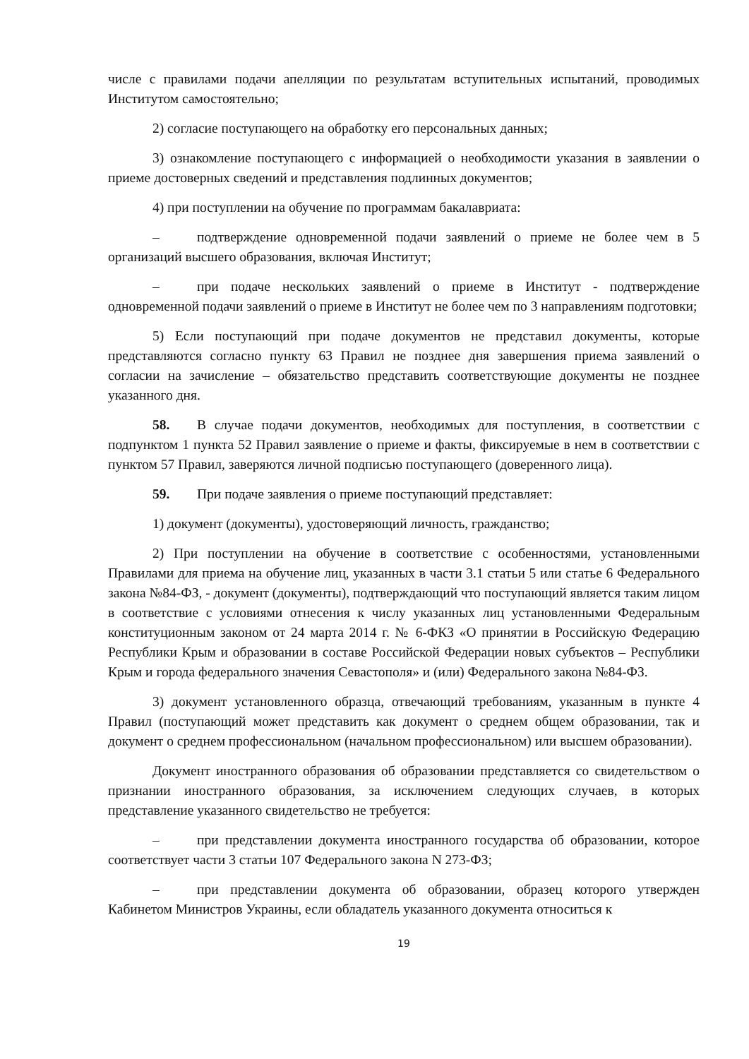числе с правилами подачи апелляции по результатам вступительных испытаний, проводимых Институтом самостоятельно;
2) согласие поступающего на обработку его персональных данных;
3) ознакомление поступающего с информацией о необходимости указания в заявлении о приеме достоверных сведений и представления подлинных документов;
4) при поступлении на обучение по программам бакалавриата:
– подтверждение одновременной подачи заявлений о приеме не более чем в 5 организаций высшего образования, включая Институт;
– при подаче нескольких заявлений о приеме в Институт - подтверждение одновременной подачи заявлений о приеме в Институт не более чем по 3 направлениям подготовки;
5) Если поступающий при подаче документов не представил документы, которые представляются согласно пункту 63 Правил не позднее дня завершения приема заявлений о согласии на зачисление – обязательство представить соответствующие документы не позднее указанного дня.
58. В случае подачи документов, необходимых для поступления, в соответствии с подпунктом 1 пункта 52 Правил заявление о приеме и факты, фиксируемые в нем в соответствии с пунктом 57 Правил, заверяются личной подписью поступающего (доверенного лица).
59. При подаче заявления о приеме поступающий представляет:
1) документ (документы), удостоверяющий личность, гражданство;
2) При поступлении на обучение в соответствие с особенностями, установленными Правилами для приема на обучение лиц, указанных в части 3.1 статьи 5 или статье 6 Федерального закона №84-ФЗ, - документ (документы), подтверждающий что поступающий является таким лицом в соответствие с условиями отнесения к числу указанных лиц установленными Федеральным конституционным законом от 24 марта 2014 г. № 6-ФКЗ «О принятии в Российскую Федерацию Республики Крым и образовании в составе Российской Федерации новых субъектов – Республики Крым и города федерального значения Севастополя» и (или) Федерального закона №84-ФЗ.
3) документ установленного образца, отвечающий требованиям, указанным в пункте 4 Правил (поступающий может представить как документ о среднем общем образовании, так и документ о среднем профессиональном (начальном профессиональном) или высшем образовании).
Документ иностранного образования об образовании представляется со свидетельством о признании иностранного образования, за исключением следующих случаев, в которых представление указанного свидетельство не требуется:
– при представлении документа иностранного государства об образовании, которое соответствует части 3 статьи 107 Федерального закона N 273-ФЗ;
– при представлении документа об образовании, образец которого утвержден Кабинетом Министров Украины, если обладатель указанного документа относиться к
19